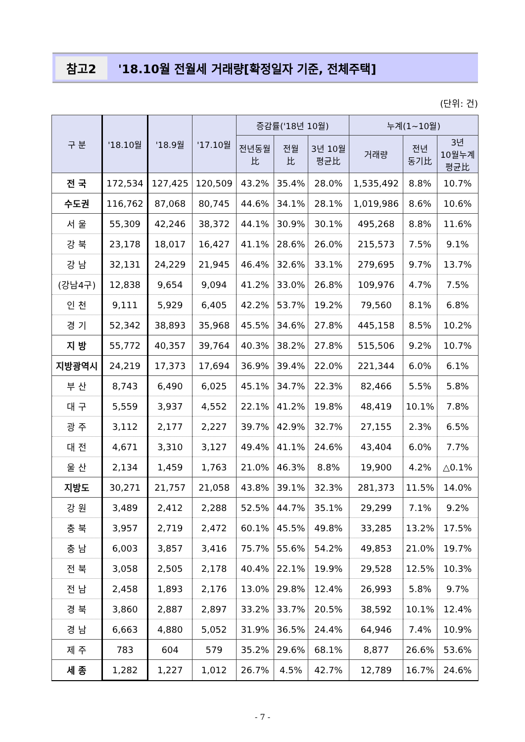참고2 '18.10월 전월세 거래량[확정일자 기준, 전체주택]
(단위: 건)
| 구 분 | '18.10월 | '18.9월 | '17.10월 | 증감률('18년 10월) | | | 누계(1~10월) | | |
| --- | --- | --- | --- | --- | --- | --- | --- | --- | --- |
| | | | | 전년동월 比 | 전월 比 | 3년 10월 평균比 | 거래량 | 전년 동기比 | 3년 10월누계 평균比 |
| 전 국 | 172,534 | 127,425 | 120,509 | 43.2% | 35.4% | 28.0% | 1,535,492 | 8.8% | 10.7% |
| 수도권 | 116,762 | 87,068 | 80,745 | 44.6% | 34.1% | 28.1% | 1,019,986 | 8.6% | 10.6% |
| 서 울 | 55,309 | 42,246 | 38,372 | 44.1% | 30.9% | 30.1% | 495,268 | 8.8% | 11.6% |
| 강 북 | 23,178 | 18,017 | 16,427 | 41.1% | 28.6% | 26.0% | 215,573 | 7.5% | 9.1% |
| 강 남 | 32,131 | 24,229 | 21,945 | 46.4% | 32.6% | 33.1% | 279,695 | 9.7% | 13.7% |
| (강남4구) | 12,838 | 9,654 | 9,094 | 41.2% | 33.0% | 26.8% | 109,976 | 4.7% | 7.5% |
| 인 천 | 9,111 | 5,929 | 6,405 | 42.2% | 53.7% | 19.2% | 79,560 | 8.1% | 6.8% |
| 경 기 | 52,342 | 38,893 | 35,968 | 45.5% | 34.6% | 27.8% | 445,158 | 8.5% | 10.2% |
| 지 방 | 55,772 | 40,357 | 39,764 | 40.3% | 38.2% | 27.8% | 515,506 | 9.2% | 10.7% |
| 지방광역시 | 24,219 | 17,373 | 17,694 | 36.9% | 39.4% | 22.0% | 221,344 | 6.0% | 6.1% |
| 부 산 | 8,743 | 6,490 | 6,025 | 45.1% | 34.7% | 22.3% | 82,466 | 5.5% | 5.8% |
| 대 구 | 5,559 | 3,937 | 4,552 | 22.1% | 41.2% | 19.8% | 48,419 | 10.1% | 7.8% |
| 광 주 | 3,112 | 2,177 | 2,227 | 39.7% | 42.9% | 32.7% | 27,155 | 2.3% | 6.5% |
| 대 전 | 4,671 | 3,310 | 3,127 | 49.4% | 41.1% | 24.6% | 43,404 | 6.0% | 7.7% |
| 울 산 | 2,134 | 1,459 | 1,763 | 21.0% | 46.3% | 8.8% | 19,900 | 4.2% | △0.1% |
| 지방도 | 30,271 | 21,757 | 21,058 | 43.8% | 39.1% | 32.3% | 281,373 | 11.5% | 14.0% |
| 강 원 | 3,489 | 2,412 | 2,288 | 52.5% | 44.7% | 35.1% | 29,299 | 7.1% | 9.2% |
| 충 북 | 3,957 | 2,719 | 2,472 | 60.1% | 45.5% | 49.8% | 33,285 | 13.2% | 17.5% |
| 충 남 | 6,003 | 3,857 | 3,416 | 75.7% | 55.6% | 54.2% | 49,853 | 21.0% | 19.7% |
| 전 북 | 3,058 | 2,505 | 2,178 | 40.4% | 22.1% | 19.9% | 29,528 | 12.5% | 10.3% |
| 전 남 | 2,458 | 1,893 | 2,176 | 13.0% | 29.8% | 12.4% | 26,993 | 5.8% | 9.7% |
| 경 북 | 3,860 | 2,887 | 2,897 | 33.2% | 33.7% | 20.5% | 38,592 | 10.1% | 12.4% |
| 경 남 | 6,663 | 4,880 | 5,052 | 31.9% | 36.5% | 24.4% | 64,946 | 7.4% | 10.9% |
| 제 주 | 783 | 604 | 579 | 35.2% | 29.6% | 68.1% | 8,877 | 26.6% | 53.6% |
| 세 종 | 1,282 | 1,227 | 1,012 | 26.7% | 4.5% | 42.7% | 12,789 | 16.7% | 24.6% |
- 7 -